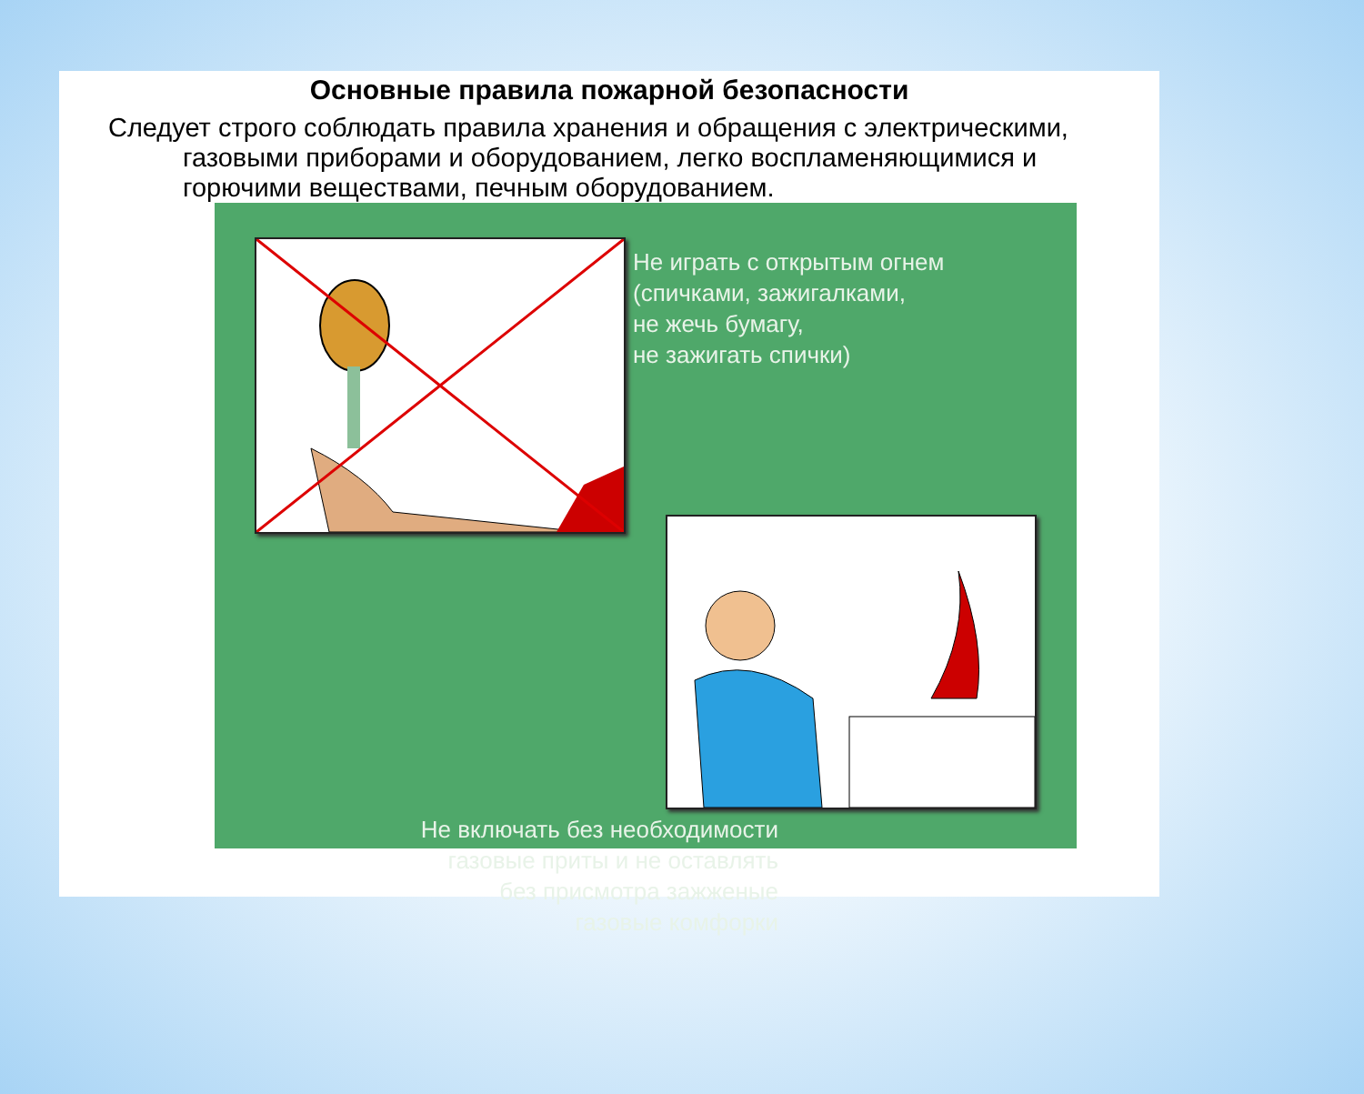Основные правила пожарной безопасности
Следует строго соблюдать правила хранения и обращения с электрическими, газовыми приборами и оборудованием, легко воспламеняющимися и горючими веществами, печным оборудованием.
Не играть с открытым огнем
(спичками, зажигалками,
не жечь бумагу,
не зажигать спички)
Не включать без необходимости
газовые приты и не оставлять
без присмотра зажженые
газовые комфорки